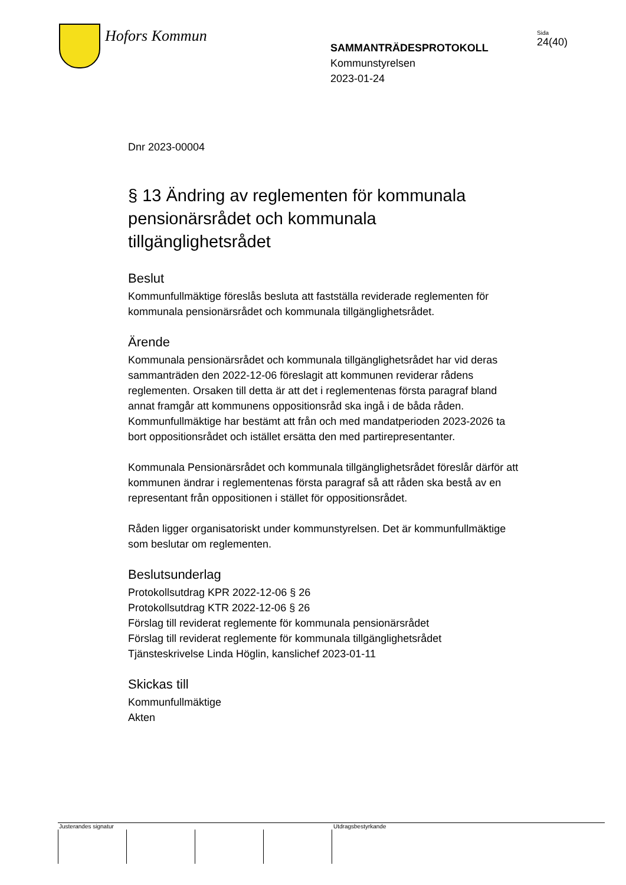Hofors Kommun
SAMMANTRÄDESPROTOKOLL
Kommunstyrelsen
2023-01-24
Sida
24(40)
Dnr 2023-00004
§ 13 Ändring av reglementen för kommunala pensionärsrådet och kommunala tillgänglighetsrådet
Beslut
Kommunfullmäktige föreslås besluta att fastställa reviderade reglementen för kommunala pensionärsrådet och kommunala tillgänglighetsrådet.
Ärende
Kommunala pensionärsrådet och kommunala tillgänglighetsrådet har vid deras sammanträden den 2022-12-06 föreslagit att kommunen reviderar rådens reglementen. Orsaken till detta är att det i reglementenas första paragraf bland annat framgår att kommunens oppositionsråd ska ingå i de båda råden. Kommunfullmäktige har bestämt att från och med mandatperioden 2023-2026 ta bort oppositionsrådet och istället ersätta den med partirepresentanter.
Kommunala Pensionärsrådet och kommunala tillgänglighetsrådet föreslår därför att kommunen ändrar i reglementenas första paragraf så att råden ska bestå av en representant från oppositionen i stället för oppositionsrådet.
Råden ligger organisatoriskt under kommunstyrelsen. Det är kommunfullmäktige som beslutar om reglementen.
Beslutsunderlag
Protokollsutdrag KPR 2022-12-06 § 26
Protokollsutdrag KTR 2022-12-06 § 26
Förslag till reviderat reglemente för kommunala pensionärsrådet
Förslag till reviderat reglemente för kommunala tillgänglighetsrådet
Tjänsteskrivelse Linda Höglin, kanslichef 2023-01-11
Skickas till
Kommunfullmäktige
Akten
Justerandes signatur Utdragsbestyrkande